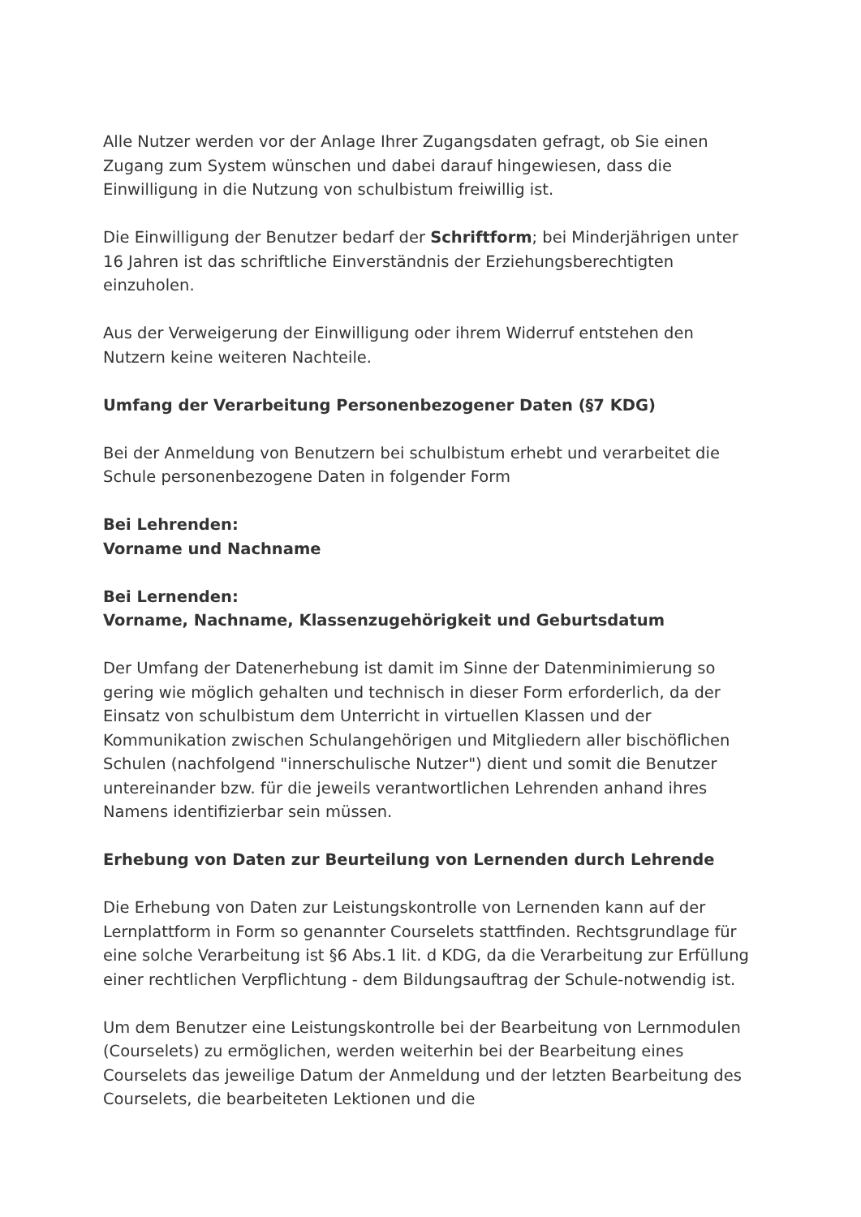Alle Nutzer werden vor der Anlage Ihrer Zugangsdaten gefragt, ob Sie einen Zugang zum System wünschen und dabei darauf hingewiesen, dass die Einwilligung in die Nutzung von schulbistum freiwillig ist.
Die Einwilligung der Benutzer bedarf der Schriftform; bei Minderjährigen unter 16 Jahren ist das schriftliche Einverständnis der Erziehungsberechtigten einzuholen.
Aus der Verweigerung der Einwilligung oder ihrem Widerruf entstehen den Nutzern keine weiteren Nachteile.
Umfang der Verarbeitung Personenbezogener Daten (§7 KDG)
Bei der Anmeldung von Benutzern bei schulbistum erhebt und verarbeitet die Schule personenbezogene Daten in folgender Form
Bei Lehrenden:
Vorname und Nachname
Bei Lernenden:
Vorname, Nachname, Klassenzugehörigkeit und Geburtsdatum
Der Umfang der Datenerhebung ist damit im Sinne der Datenminimierung so gering wie möglich gehalten und technisch in dieser Form erforderlich, da der Einsatz von schulbistum dem Unterricht in virtuellen Klassen und der Kommunikation zwischen Schulangehörigen und Mitgliedern aller bischöflichen Schulen (nachfolgend "innerschulische Nutzer") dient und somit die Benutzer untereinander bzw. für die jeweils verantwortlichen Lehrenden anhand ihres Namens identifizierbar sein müssen.
Erhebung von Daten zur Beurteilung von Lernenden durch Lehrende
Die Erhebung von Daten zur Leistungskontrolle von Lernenden kann auf der Lernplattform in Form so genannter Courselets stattfinden. Rechtsgrundlage für eine solche Verarbeitung ist §6 Abs.1 lit. d KDG, da die Verarbeitung zur Erfüllung einer rechtlichen Verpflichtung - dem Bildungsauftrag der Schule-notwendig ist.
Um dem Benutzer eine Leistungskontrolle bei der Bearbeitung von Lernmodulen (Courselets) zu ermöglichen, werden weiterhin bei der Bearbeitung eines Courselets das jeweilige Datum der Anmeldung und der letzten Bearbeitung des Courselets, die bearbeiteten Lektionen und die